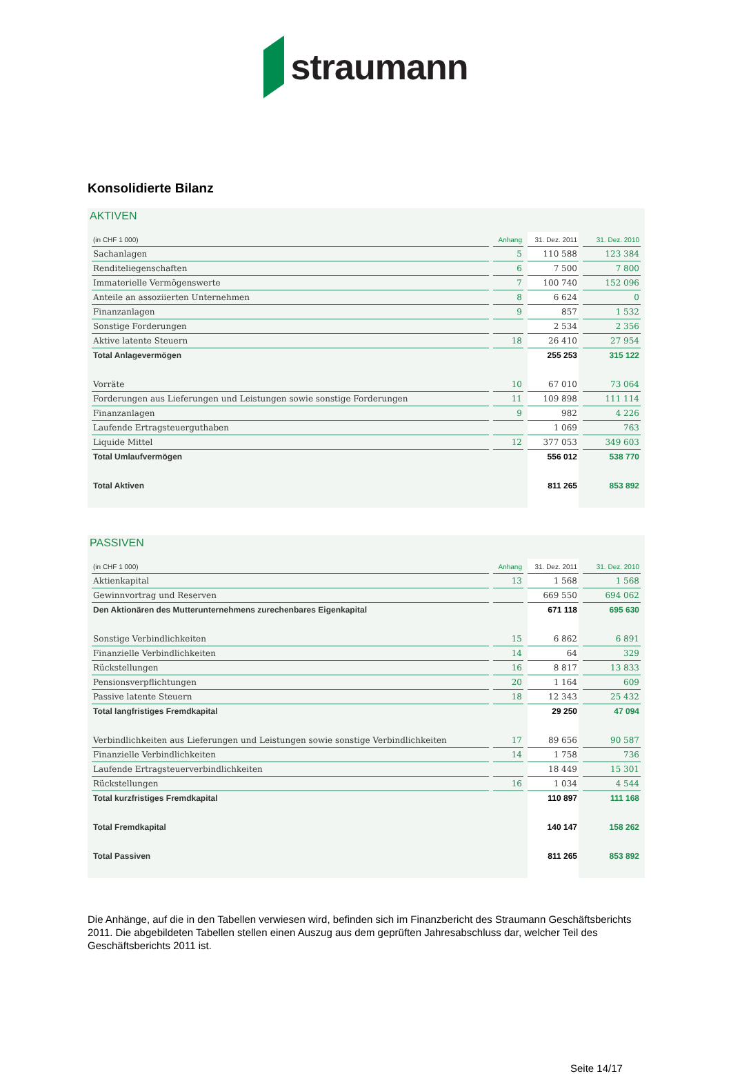straumann
Konsolidierte Bilanz
AKTIVEN
| (in CHF 1 000) | Anhang | 31. Dez. 2011 | 31. Dez. 2010 |
| --- | --- | --- | --- |
| Sachanlagen | 5 | 110 588 | 123 384 |
| Renditeliegenschaften | 6 | 7 500 | 7 800 |
| Immaterielle Vermögenswerte | 7 | 100 740 | 152 096 |
| Anteile an assoziierten Unternehmen | 8 | 6 624 | 0 |
| Finanzanlagen | 9 | 857 | 1 532 |
| Sonstige Forderungen | | 2 534 | 2 356 |
| Aktive latente Steuern | 18 | 26 410 | 27 954 |
| Total Anlagevermögen | | 255 253 | 315 122 |
| Vorräte | 10 | 67 010 | 73 064 |
| Forderungen aus Lieferungen und Leistungen sowie sonstige Forderungen | 11 | 109 898 | 111 114 |
| Finanzanlagen | 9 | 982 | 4 226 |
| Laufende Ertragsteuerguthaben | | 1 069 | 763 |
| Liquide Mittel | 12 | 377 053 | 349 603 |
| Total Umlaufvermögen | | 556 012 | 538 770 |
| Total Aktiven | | 811 265 | 853 892 |
PASSIVEN
| (in CHF 1 000) | Anhang | 31. Dez. 2011 | 31. Dez. 2010 |
| --- | --- | --- | --- |
| Aktienkapital | 13 | 1 568 | 1 568 |
| Gewinnvortrag und Reserven | | 669 550 | 694 062 |
| Den Aktionären des Mutterunternehmens zurechenbares Eigenkapital | | 671 118 | 695 630 |
| Sonstige Verbindlichkeiten | 15 | 6 862 | 6 891 |
| Finanzielle Verbindlichkeiten | 14 | 64 | 329 |
| Rückstellungen | 16 | 8 817 | 13 833 |
| Pensionsverpflichtungen | 20 | 1 164 | 609 |
| Passive latente Steuern | 18 | 12 343 | 25 432 |
| Total langfristiges Fremdkapital | | 29 250 | 47 094 |
| Verbindlichkeiten aus Lieferungen und Leistungen sowie sonstige Verbindlichkeiten | 17 | 89 656 | 90 587 |
| Finanzielle Verbindlichkeiten | 14 | 1 758 | 736 |
| Laufende Ertragsteuerverbindlichkeiten | | 18 449 | 15 301 |
| Rückstellungen | 16 | 1 034 | 4 544 |
| Total kurzfristiges Fremdkapital | | 110 897 | 111 168 |
| Total Fremdkapital | | 140 147 | 158 262 |
| Total Passiven | | 811 265 | 853 892 |
Die Anhänge, auf die in den Tabellen verwiesen wird, befinden sich im Finanzbericht des Straumann Geschäftsberichts 2011. Die abgebildeten Tabellen stellen einen Auszug aus dem geprüften Jahresabschluss dar, welcher Teil des Geschäftsberichts 2011 ist.
Seite 14/17